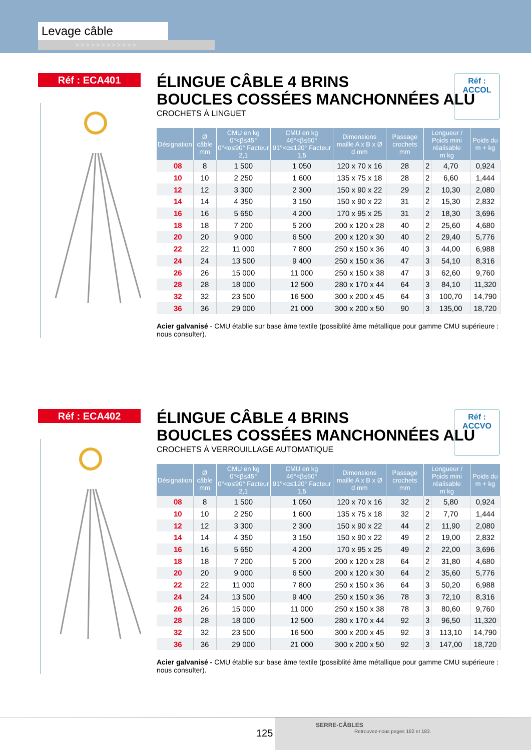Levage câble
> > > > > > > > > > > >
Réf : ECA401
ÉLINGUE CÂBLE 4 BRINS
BOUCLES COSSÉES MANCHONNÉES ALU
CROCHETS À LINGUET
Réf : ACCOL
| Désignation | Ø câble mm | CMU en kg 0°<β≤45° 0°<α≤90° Facteur 2,1 | CMU en kg 46°<β≤60° 91°<α≤120° Facteur 1,5 | Dimensions maille A x B x Ø d mm | Passage crochets mm | Longueur / Poids mini réalisable m kg | | Poids du m + kg |
| --- | --- | --- | --- | --- | --- | --- | --- | --- |
| 08 | 8 | 1 500 | 1 050 | 120 x 70 x 16 | 28 | 2 | 4,70 | 0,924 |
| 10 | 10 | 2 250 | 1 600 | 135 x 75 x 18 | 28 | 2 | 6,60 | 1,444 |
| 12 | 12 | 3 300 | 2 300 | 150 x 90 x 22 | 29 | 2 | 10,30 | 2,080 |
| 14 | 14 | 4 350 | 3 150 | 150 x 90 x 22 | 31 | 2 | 15,30 | 2,832 |
| 16 | 16 | 5 650 | 4 200 | 170 x 95 x 25 | 31 | 2 | 18,30 | 3,696 |
| 18 | 18 | 7 200 | 5 200 | 200 x 120 x 28 | 40 | 2 | 25,60 | 4,680 |
| 20 | 20 | 9 000 | 6 500 | 200 x 120 x 30 | 40 | 2 | 29,40 | 5,776 |
| 22 | 22 | 11 000 | 7 800 | 250 x 150 x 36 | 40 | 3 | 44,00 | 6,988 |
| 24 | 24 | 13 500 | 9 400 | 250 x 150 x 36 | 47 | 3 | 54,10 | 8,316 |
| 26 | 26 | 15 000 | 11 000 | 250 x 150 x 38 | 47 | 3 | 62,60 | 9,760 |
| 28 | 28 | 18 000 | 12 500 | 280 x 170 x 44 | 64 | 3 | 84,10 | 11,320 |
| 32 | 32 | 23 500 | 16 500 | 300 x 200 x 45 | 64 | 3 | 100,70 | 14,790 |
| 36 | 36 | 29 000 | 21 000 | 300 x 200 x 50 | 90 | 3 | 135,00 | 18,720 |
Acier galvanisé - CMU établie sur base âme textile (possiblité âme métallique pour gamme CMU supérieure : nous consulter).
Réf : ECA402
ÉLINGUE CÂBLE 4 BRINS
BOUCLES COSSÉES MANCHONNÉES ALU
CROCHETS À VERROUILLAGE AUTOMATIQUE
Réf : ACCVO
| Désignation | Ø câble mm | CMU en kg 0°<β≤45° 0°<α≤90° Facteur 2,1 | CMU en kg 46°<β≤60° 91°<α≤120° Facteur 1,5 | Dimensions maille A x B x Ø d mm | Passage crochets mm | Longueur / Poids mini réalisable m kg | | Poids du m + kg |
| --- | --- | --- | --- | --- | --- | --- | --- | --- |
| 08 | 8 | 1 500 | 1 050 | 120 x 70 x 16 | 32 | 2 | 5,80 | 0,924 |
| 10 | 10 | 2 250 | 1 600 | 135 x 75 x 18 | 32 | 2 | 7,70 | 1,444 |
| 12 | 12 | 3 300 | 2 300 | 150 x 90 x 22 | 44 | 2 | 11,90 | 2,080 |
| 14 | 14 | 4 350 | 3 150 | 150 x 90 x 22 | 49 | 2 | 19,00 | 2,832 |
| 16 | 16 | 5 650 | 4 200 | 170 x 95 x 25 | 49 | 2 | 22,00 | 3,696 |
| 18 | 18 | 7 200 | 5 200 | 200 x 120 x 28 | 64 | 2 | 31,80 | 4,680 |
| 20 | 20 | 9 000 | 6 500 | 200 x 120 x 30 | 64 | 2 | 35,60 | 5,776 |
| 22 | 22 | 11 000 | 7 800 | 250 x 150 x 36 | 64 | 3 | 50,20 | 6,988 |
| 24 | 24 | 13 500 | 9 400 | 250 x 150 x 36 | 78 | 3 | 72,10 | 8,316 |
| 26 | 26 | 15 000 | 11 000 | 250 x 150 x 38 | 78 | 3 | 80,60 | 9,760 |
| 28 | 28 | 18 000 | 12 500 | 280 x 170 x 44 | 92 | 3 | 96,50 | 11,320 |
| 32 | 32 | 23 500 | 16 500 | 300 x 200 x 45 | 92 | 3 | 113,10 | 14,790 |
| 36 | 36 | 29 000 | 21 000 | 300 x 200 x 50 | 92 | 3 | 147,00 | 18,720 |
Acier galvanisé - CMU établie sur base âme textile (possiblité âme métallique pour gamme CMU supérieure : nous consulter).
125
SERRE-CÂBLES
Retrouvez-nous pages 182 et 183.